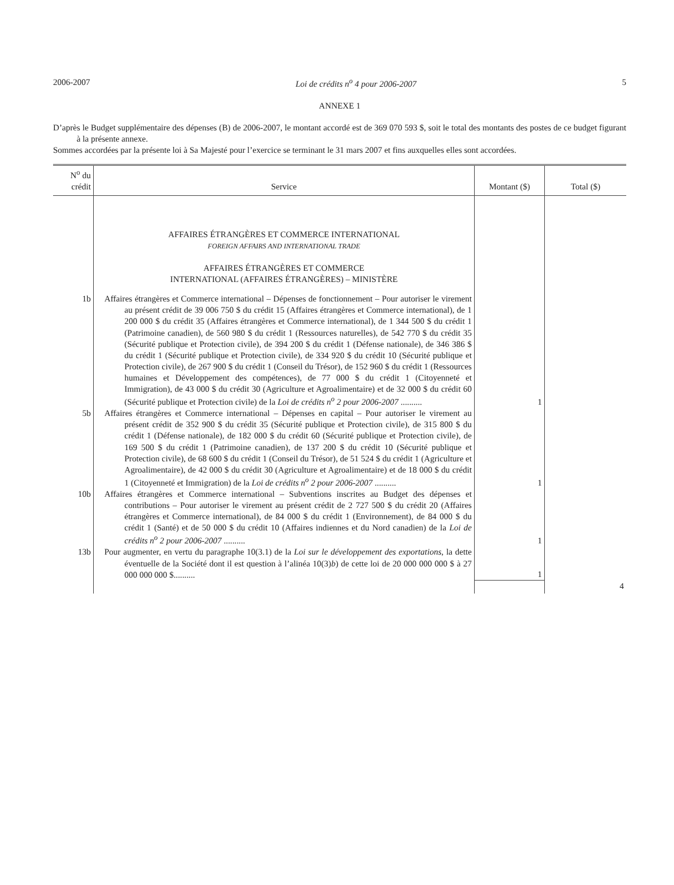2006-2007 Loi de crédits n<sup>o</sup> 4 pour 2006-2007 5
ANNEXE 1
D’après le Budget supplémentaire des dépenses (B) de 2006-2007, le montant accordé est de 369 070 593 $, soit le total des montants des postes de ce budget figurant à la présente annexe.
Sommes accordées par la présente loi à Sa Majesté pour l’exercice se terminant le 31 mars 2007 et fins auxquelles elles sont accordées.
| N<sup>o</sup> du crédit | Service | Montant ($) | Total ($) |
| --- | --- | --- | --- |
| | AFFAIRES ÉTRANGÈRES ET COMMERCE INTERNATIONAL FOREIGN AFFAIRS AND INTERNATIONAL TRADE AFFAIRES ÉTRANGÈRES ET COMMERCE INTERNATIONAL (AFFAIRES ÉTRANGÈRES) – MINISTÈRE | | |
| 1b | Affaires étrangères et Commerce international – Dépenses de fonctionnement – Pour autoriser le virement au présent crédit de 39 006 750 $ du crédit 15 (Affaires étrangères et Commerce international), de 1 200 000 $ du crédit 35 (Affaires étrangères et Commerce international), de 1 344 500 $ du crédit 1 (Patrimoine canadien), de 560 980 $ du crédit 1 (Ressources naturelles), de 542 770 $ du crédit 35 (Sécurité publique et Protection civile), de 394 200 $ du crédit 1 (Défense nationale), de 346 386 $ du crédit 1 (Sécurité publique et Protection civile), de 334 920 $ du crédit 10 (Sécurité publique et Protection civile), de 267 900 $ du crédit 1 (Conseil du Trésor), de 152 960 $ du crédit 1 (Ressources humaines et Développement des compétences), de 77 000 $ du crédit 1 (Citoyenneté et Immigration), de 43 000 $ du crédit 30 (Agriculture et Agroalimentaire) et de 32 000 $ du crédit 60 (Sécurité publique et Protection civile) de la Loi de crédits n<sup>o</sup> 2 pour 2006-2007 .......... | 1 | |
| 5b | Affaires étrangères et Commerce international – Dépenses en capital – Pour autoriser le virement au présent crédit de 352 900 $ du crédit 35 (Sécurité publique et Protection civile), de 315 800 $ du crédit 1 (Défense nationale), de 182 000 $ du crédit 60 (Sécurité publique et Protection civile), de 169 500 $ du crédit 1 (Patrimoine canadien), de 137 200 $ du crédit 10 (Sécurité publique et Protection civile), de 68 600 $ du crédit 1 (Conseil du Trésor), de 51 524 $ du crédit 1 (Agriculture et Agroalimentaire), de 42 000 $ du crédit 30 (Agriculture et Agroalimentaire) et de 18 000 $ du crédit 1 (Citoyenneté et Immigration) de la Loi de crédits n<sup>o</sup> 2 pour 2006-2007 .......... | 1 | |
| 10b | Affaires étrangères et Commerce international – Subventions inscrites au Budget des dépenses et contributions – Pour autoriser le virement au présent crédit de 2 727 500 $ du crédit 20 (Affaires étrangères et Commerce international), de 84 000 $ du crédit 1 (Environnement), de 84 000 $ du crédit 1 (Santé) et de 50 000 $ du crédit 10 (Affaires indiennes et du Nord canadien) de la Loi de crédits n<sup>o</sup> 2 pour 2006-2007 .......... | 1 | |
| 13b | Pour augmenter, en vertu du paragraphe 10(3.1) de la Loi sur le développement des exportations , la dette éventuelle de la Société dont il est question à l’alinéa 10(3) b ) de cette loi de 20 000 000 000 $ à 27 000 000 000 $.......... | 1 | |
| | | | 4 |